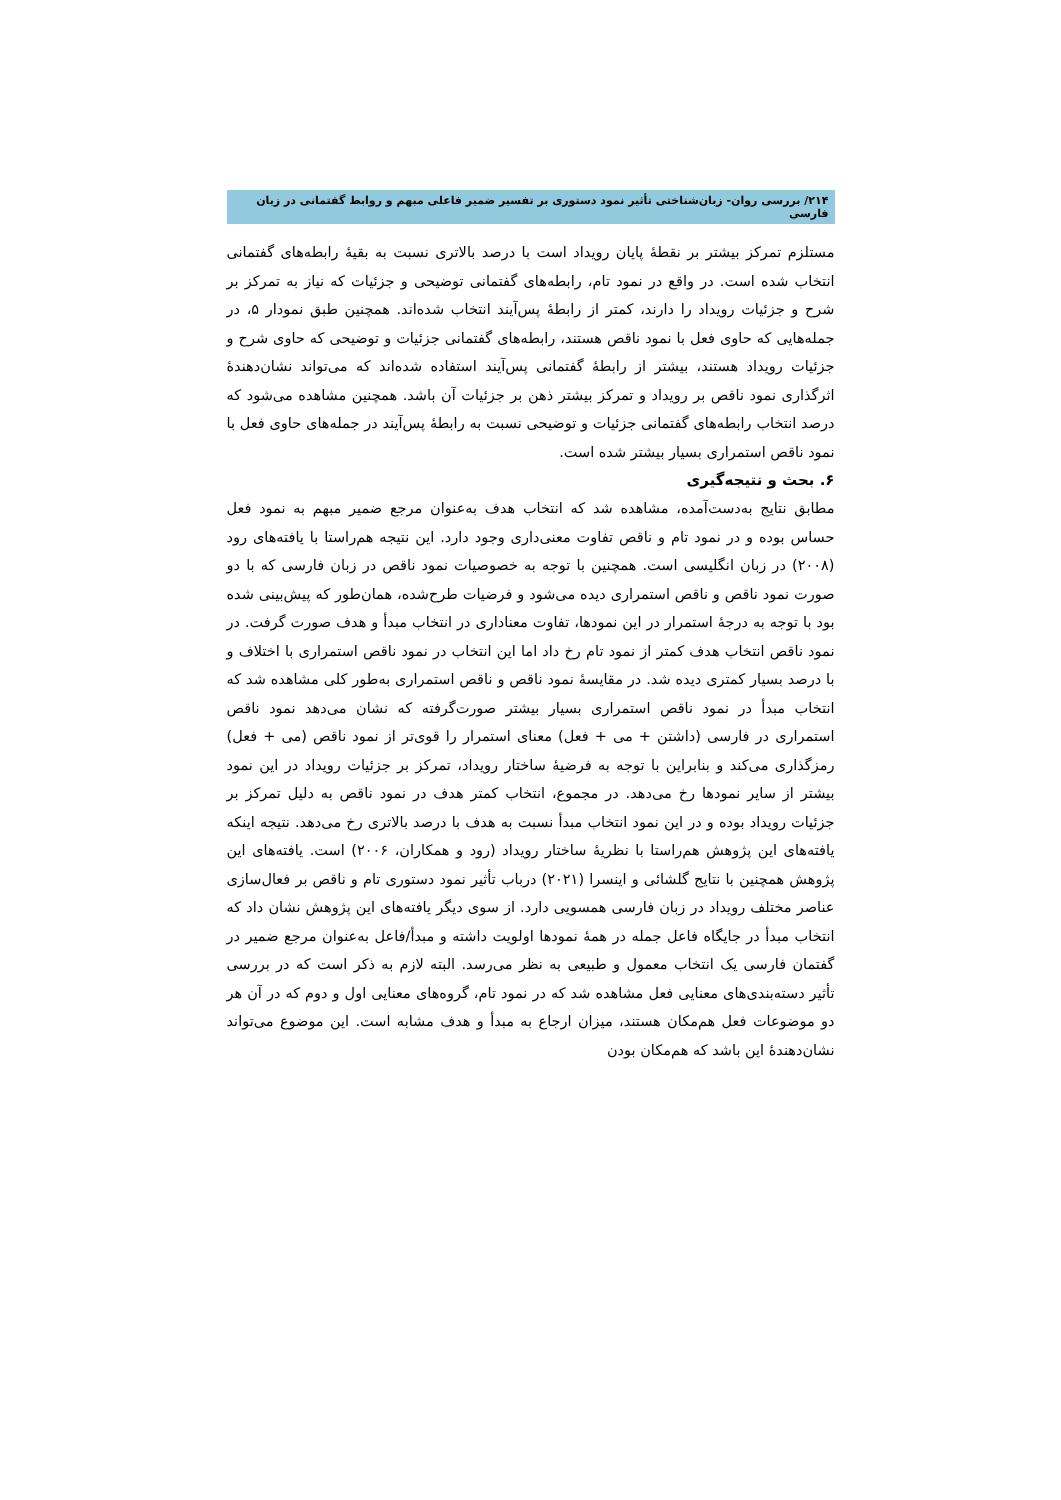۲۱۴/ بررسی روان- زبان‌شناختی تأثیر نمود دستوری بر تفسیر ضمیر فاعلی مبهم و روابط گفتمانی در زبان فارسی
مستلزم تمرکز بیشتر بر نقطهٔ پایان رویداد است با درصد بالاتری نسبت به بقیهٔ رابطه‌های گفتمانی انتخاب شده است. در واقع در نمود تام، رابطه‌های گفتمانی توضیحی و جزئیات که نیاز به تمرکز بر شرح و جزئیات رویداد را دارند، کمتر از رابطهٔ پس‌آیند انتخاب شده‌اند. همچنین طبق نمودار ۵، در جمله‌هایی که حاوی فعل با نمود ناقص هستند، رابطه‌های گفتمانی جزئیات و توضیحی که حاوی شرح و جزئیات رویداد هستند، بیشتر از رابطهٔ گفتمانی پس‌آیند استفاده شده‌اند که می‌تواند نشان‌دهندهٔ اثرگذاری نمود ناقص بر رویداد و تمرکز بیشتر ذهن بر جزئیات آن باشد. همچنین مشاهده می‌شود که درصد انتخاب رابطه‌های گفتمانی جزئیات و توضیحی نسبت به رابطهٔ پس‌آیند در جمله‌های حاوی فعل با نمود ناقص استمراری بسیار بیشتر شده است.
۶. بحث و نتیجه‌گیری
مطابق نتایج به‌دست‌آمده، مشاهده شد که انتخاب هدف به‌عنوان مرجع ضمیر مبهم به نمود فعل حساس بوده و در نمود تام و ناقص تفاوت معنی‌داری وجود دارد. این نتیجه هم‌راستا با یافته‌های رود (۲۰۰۸) در زبان انگلیسی است. همچنین با توجه به خصوصیات نمود ناقص در زبان فارسی که با دو صورت نمود ناقص و ناقص استمراری دیده می‌شود و فرضیات طرح‌شده، همان‌طور که پیش‌بینی شده بود با توجه به درجهٔ استمرار در این نمودها، تفاوت معناداری در انتخاب مبدأ و هدف صورت گرفت. در نمود ناقص انتخاب هدف کمتر از نمود تام رخ داد اما این انتخاب در نمود ناقص استمراری با اختلاف و با درصد بسیار کمتری دیده شد. در مقایسهٔ نمود ناقص و ناقص استمراری به‌طور کلی مشاهده شد که انتخاب مبدأ در نمود ناقص استمراری بسیار بیشتر صورت‌گرفته که نشان می‌دهد نمود ناقص استمراری در فارسی (داشتن + می + فعل) معنای استمرار را قوی‌تر از نمود ناقص (می + فعل) رمزگذاری می‌کند و بنابراین با توجه به فرضیهٔ ساختار رویداد، تمرکز بر جزئیات رویداد در این نمود بیشتر از سایر نمودها رخ می‌دهد. در مجموع، انتخاب کمتر هدف در نمود ناقص به دلیل تمرکز بر جزئیات رویداد بوده و در این نمود انتخاب مبدأ نسبت به هدف با درصد بالاتری رخ می‌دهد. نتیجه اینکه یافته‌های این پژوهش هم‌راستا با نظریهٔ ساختار رویداد (رود و همکاران، ۲۰۰۶) است. یافته‌های این پژوهش همچنین با نتایج گلشائی و اینسرا (۲۰۲۱) درباب تأثیر نمود دستوری تام و ناقص بر فعال‌سازی عناصر مختلف رویداد در زبان فارسی همسویی دارد. از سوی دیگر یافته‌های این پژوهش نشان داد که انتخاب مبدأ در جایگاه فاعل جمله در همهٔ نمودها اولویت داشته و مبدأ/فاعل به‌عنوان مرجع ضمیر در گفتمان فارسی یک انتخاب معمول و طبیعی به نظر می‌رسد. البته لازم به ذکر است که در بررسی تأثیر دسته‌بندی‌های معنایی فعل مشاهده شد که در نمود تام، گروه‌های معنایی اول و دوم که در آن هر دو موضوعات فعل هم‌مکان هستند، میزان ارجاع به مبدأ و هدف مشابه است. این موضوع می‌تواند نشان‌دهندهٔ این باشد که هم‌مکان بودن